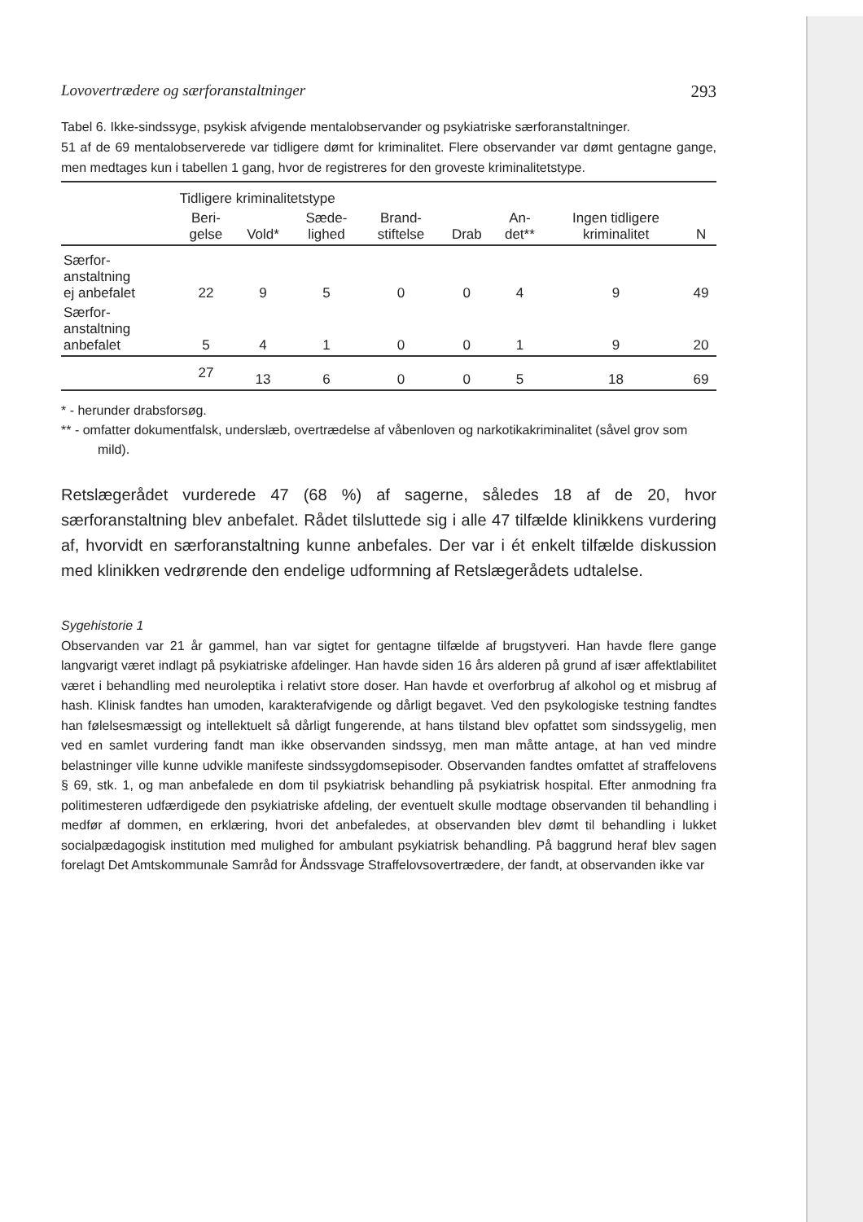Lovovertrædere og særforanstaltninger 293
Tabel 6. Ikke-sindssyge, psykisk afvigende mentalobservander og psykiatriske særforanstaltninger.
51 af de 69 mentalobserverede var tidligere dømt for kriminalitet. Flere observander var dømt gentagne gange, men medtages kun i tabellen 1 gang, hvor de registreres for den groveste kriminalitetstype.
| | Tidligere kriminalitetstype | | | | | | | |
| --- | --- | --- | --- | --- | --- | --- | --- | --- |
| | Beri- gelse | Vold* | Sæde- lighed | Brand- stiftelse | Drab | An- det** | Ingen tidligere kriminalitet | N |
| Særfor- anstaltning ej anbefalet | 22 | 9 | 5 | 0 | 0 | 4 | 9 | 49 |
| Særfor- anstaltning anbefalet | 5 | 4 | 1 | 0 | 0 | 1 | 9 | 20 |
| | 27 | 13 | 6 | 0 | 0 | 5 | 18 | 69 |
* - herunder drabsforsøg.
** - omfatter dokumentfalsk, underslæb, overtrædelse af våbenloven og narkotikakriminalitet (såvel grov som mild).
Retslægerådet vurderede 47 (68 %) af sagerne, således 18 af de 20, hvor særforanstaltning blev anbefalet. Rådet tilsluttede sig i alle 47 tilfælde klinikkens vurdering af, hvorvidt en særforanstaltning kunne anbefales. Der var i ét enkelt tilfælde diskussion med klinikken vedrørende den endelige udformning af Retslægerådets udtalelse.
Sygehistorie 1
Observanden var 21 år gammel, han var sigtet for gentagne tilfælde af brugstyveri. Han havde flere gange langvarigt været indlagt på psykiatriske afdelinger. Han havde siden 16 års alderen på grund af især affektlabilitet været i behandling med neuroleptika i relativt store doser. Han havde et overforbrug af alkohol og et misbrug af hash. Klinisk fandtes han umoden, karakterafvigende og dårligt begavet. Ved den psykologiske testning fandtes han følelsesmæssigt og intellektuelt så dårligt fungerende, at hans tilstand blev opfattet som sindssygelig, men ved en samlet vurdering fandt man ikke observanden sindssyg, men man måtte antage, at han ved mindre belastninger ville kunne udvikle manifeste sindssygdomsepisoder. Observanden fandtes omfattet af straffelovens § 69, stk. 1, og man anbefalede en dom til psykiatrisk behandling på psykiatrisk hospital. Efter anmodning fra politimesteren udfærdigede den psykiatriske afdeling, der eventuelt skulle modtage observanden til behandling i medfør af dommen, en erklæring, hvori det anbefaledes, at observanden blev dømt til behandling i lukket socialpædagogisk institution med mulighed for ambulant psykiatrisk behandling. På baggrund heraf blev sagen forelagt Det Amtskommunale Samråd for Åndssvage Straffelovsovertrædere, der fandt, at observanden ikke var